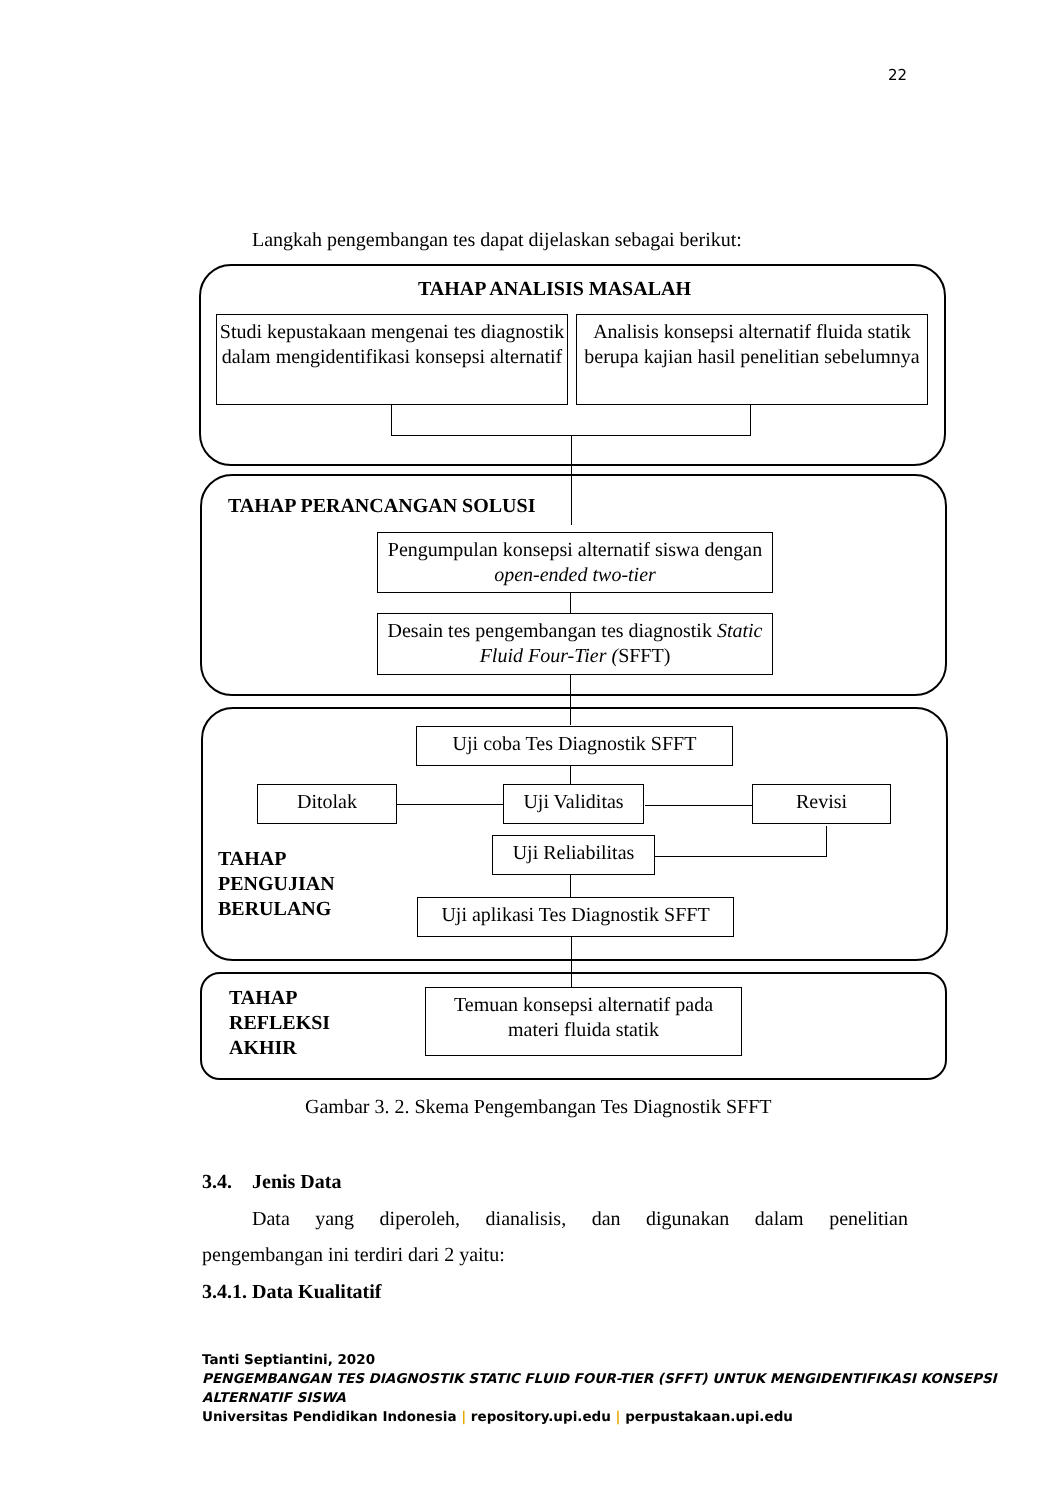22
Langkah pengembangan tes dapat dijelaskan sebagai berikut:
TAHAP ANALISIS MASALAH
Studi kepustakaan mengenai tes diagnostik dalam mengidentifikasi konsepsi alternatif
Analisis konsepsi alternatif fluida statik berupa kajian hasil penelitian sebelumnya
TAHAP PERANCANGAN SOLUSI
Pengumpulan konsepsi alternatif siswa dengan open-ended two-tier
Desain tes pengembangan tes diagnostik Static Fluid Four-Tier (SFFT)
Uji coba Tes Diagnostik SFFT
Ditolak
Uji Validitas
Revisi
Uji Reliabilitas
TAHAP
PENGUJIAN
BERULANG
Uji aplikasi Tes Diagnostik SFFT
TAHAP
REFLEKSI
AKHIR
Temuan konsepsi alternatif pada materi fluida statik
Gambar 3. 2. Skema Pengembangan Tes Diagnostik SFFT
3.4. Jenis Data
Data yang diperoleh, dianalisis, dan digunakan dalam penelitian
pengembangan ini terdiri dari 2 yaitu:
3.4.1. Data Kualitatif
Tanti Septiantini, 2020
PENGEMBANGAN TES DIAGNOSTIK STATIC FLUID FOUR-TIER (SFFT) UNTUK MENGIDENTIFIKASI KONSEPSI ALTERNATIF SISWA
Universitas Pendidikan Indonesia | repository.upi.edu | perpustakaan.upi.edu